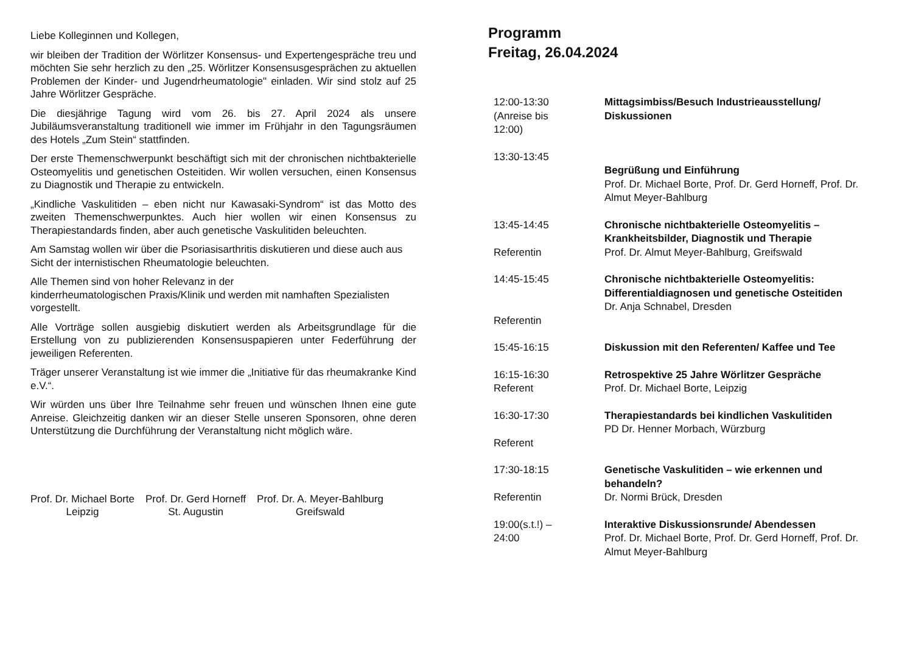Liebe Kolleginnen und Kollegen,
wir bleiben der Tradition der Wörlitzer Konsensus- und Expertengespräche treu und möchten Sie sehr herzlich zu den „25. Wörlitzer Konsensusgesprächen zu aktuellen Problemen der Kinder- und Jugendrheumatologie" einladen. Wir sind stolz auf 25 Jahre Wörlitzer Gespräche.
Die diesjährige Tagung wird vom 26. bis 27. April 2024 als unsere Jubiläumsveranstaltung traditionell wie immer im Frühjahr in den Tagungsräumen des Hotels „Zum Stein“ stattfinden.
Der erste Themenschwerpunkt beschäftigt sich mit der chronischen nichtbakterielle Osteomyelitis und genetischen Osteitiden. Wir wollen versuchen, einen Konsensus zu Diagnostik und Therapie zu entwickeln.
„Kindliche Vaskulitiden – eben nicht nur Kawasaki-Syndrom“ ist das Motto des zweiten Themenschwerpunktes. Auch hier wollen wir einen Konsensus zu Therapiestandards finden, aber auch genetische Vaskulitiden beleuchten.
Am Samstag wollen wir über die Psoriasisarthritis diskutieren und diese auch aus Sicht der internistischen Rheumatologie beleuchten.
Alle Themen sind von hoher Relevanz in der
kinderrheumatologischen Praxis/Klinik und werden mit namhaften Spezialisten vorgestellt.
Alle Vorträge sollen ausgiebig diskutiert werden als Arbeitsgrundlage für die Erstellung von zu publizierenden Konsensuspapieren unter Federführung der jeweiligen Referenten.
Träger unserer Veranstaltung ist wie immer die „Initiative für das rheumakranke Kind e.V.“.
Wir würden uns über Ihre Teilnahme sehr freuen und wünschen Ihnen eine gute Anreise. Gleichzeitig danken wir an dieser Stelle unseren Sponsoren, ohne deren Unterstützung die Durchführung der Veranstaltung nicht möglich wäre.
Prof. Dr. Michael Borte
Leipzig
Prof. Dr. Gerd Horneff
St. Augustin
Prof. Dr. A. Meyer-Bahlburg
Greifswald
Programm
Freitag, 26.04.2024
| 12:00-13:30 (Anreise bis 12:00) | Mittagsimbiss/Besuch Industrieausstellung/ Diskussionen |
| 13:30-13:45 | Begrüßung und Einführung Prof. Dr. Michael Borte, Prof. Dr. Gerd Horneff, Prof. Dr. Almut Meyer-Bahlburg |
| 13:45-14:45 Referentin | Chronische nichtbakterielle Osteomyelitis – Krankheitsbilder, Diagnostik und Therapie Prof. Dr. Almut Meyer-Bahlburg, Greifswald |
| 14:45-15:45 Referentin | Chronische nichtbakterielle Osteomyelitis: Differentialdiagnosen und genetische Osteitiden Dr. Anja Schnabel, Dresden |
| 15:45-16:15 | Diskussion mit den Referenten/ Kaffee und Tee |
| 16:15-16:30 Referent | Retrospektive 25 Jahre Wörlitzer Gespräche Prof. Dr. Michael Borte, Leipzig |
| 16:30-17:30 Referent | Therapiestandards bei kindlichen Vaskulitiden PD Dr. Henner Morbach, Würzburg |
| 17:30-18:15 Referentin | Genetische Vaskulitiden – wie erkennen und behandeln? Dr. Normi Brück, Dresden |
| 19:00(s.t.!) – 24:00 | Interaktive Diskussionsrunde/ Abendessen Prof. Dr. Michael Borte, Prof. Dr. Gerd Horneff, Prof. Dr. Almut Meyer-Bahlburg |